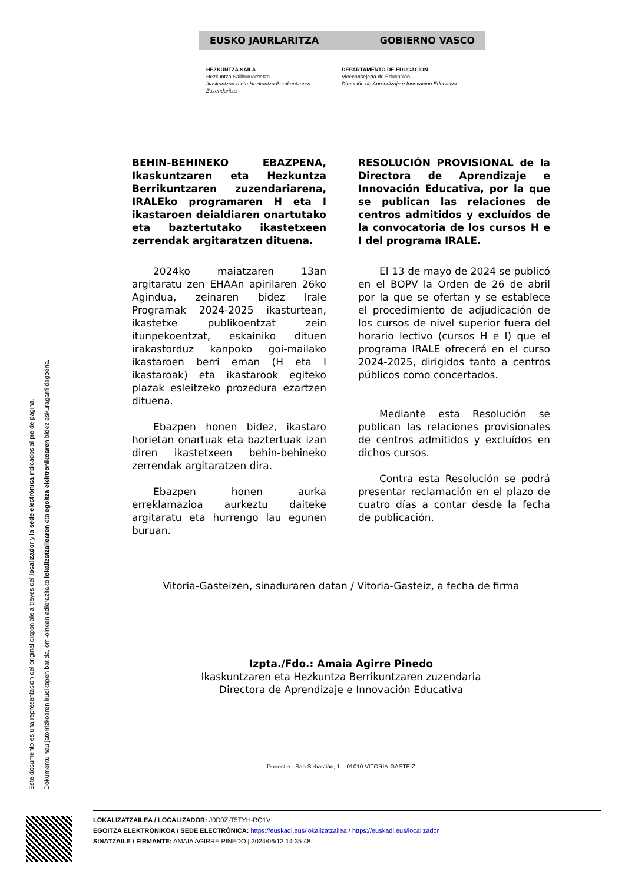EUSKO JAURLARITZA GOBIERNO VASCO
HEZKUNTZA SAILA
Hezkuntza Sailburuordetza
Ikaskuntzaren eta Hezkuntza Berrikuntzaren Zuzendaritza
DEPARTAMENTO DE EDUCACIÓN
Viceconsejería de Educación
Dirección de Aprendizaje e Innovación Educativa
BEHIN-BEHINEKO EBAZPENA, Ikaskuntzaren eta Hezkuntza Berrikuntzaren zuzendariarena, IRALEko programaren H eta I ikastaroen deialdiaren onartutako eta baztertutako ikastetxeen zerrendak argitaratzen dituena.
2024ko maiatzaren 13an argitaratu zen EHAAn apirilaren 26ko Agindua, zeinaren bidez Irale Programak 2024-2025 ikasturtean, ikastetxe publikoentzat zein itunpekoentzat, eskainiko dituen irakastorduz kanpoko goi-mailako ikastaroen berri eman (H eta I ikastaroak) eta ikastarook egiteko plazak esleitzeko prozedura ezartzen dituena.
Ebazpen honen bidez, ikastaro horietan onartuak eta baztertuak izan diren ikastetxeen behin-behineko zerrendak argitaratzen dira.
Ebazpen honen aurka erreklamazioa aurkeztu daiteke argitaratu eta hurrengo lau egunen buruan.
RESOLUCIÓN PROVISIONAL de la Directora de Aprendizaje e Innovación Educativa, por la que se publican las relaciones de centros admitidos y excluídos de la convocatoria de los cursos H e I del programa IRALE.
El 13 de mayo de 2024 se publicó en el BOPV la Orden de 26 de abril por la que se ofertan y se establece el procedimiento de adjudicación de los cursos de nivel superior fuera del horario lectivo (cursos H e I) que el programa IRALE ofrecerá en el curso 2024-2025, dirigidos tanto a centros públicos como concertados.
Mediante esta Resolución se publican las relaciones provisionales de centros admitidos y excluídos en dichos cursos.
Contra esta Resolución se podrá presentar reclamación en el plazo de cuatro días a contar desde la fecha de publicación.
Vitoria-Gasteizen, sinaduraren datan / Vitoria-Gasteiz, a fecha de firma
Izpta./Fdo.: Amaia Agirre Pinedo
Ikaskuntzaren eta Hezkuntza Berrikuntzaren zuzendaria
Directora de Aprendizaje e Innovación Educativa
Donostia - San Sebastián, 1 – 01010 VITORIA-GASTEIZ
Este documento es una representación del original disponible a través del localizador y la sede electrónica indicados al pie de página.
Dokumentu hau jatorrizkoaren irudikapen bat da, orri-oinean adierazitako lokalizatzailearen eta egoitza elektronikoaren bidez eskuragarri dagoena.
LOKALIZATZAILEA / LOCALIZADOR: J0D0Z-T5TYH-RQ1V
EGOITZA ELEKTRONIKOA / SEDE ELECTRÓNICA: https://euskadi.eus/lokalizatzailea / https://euskadi.eus/localizador
SINATZAILE / FIRMANTE: AMAIA AGIRRE PINEDO | 2024/06/13 14:35:48